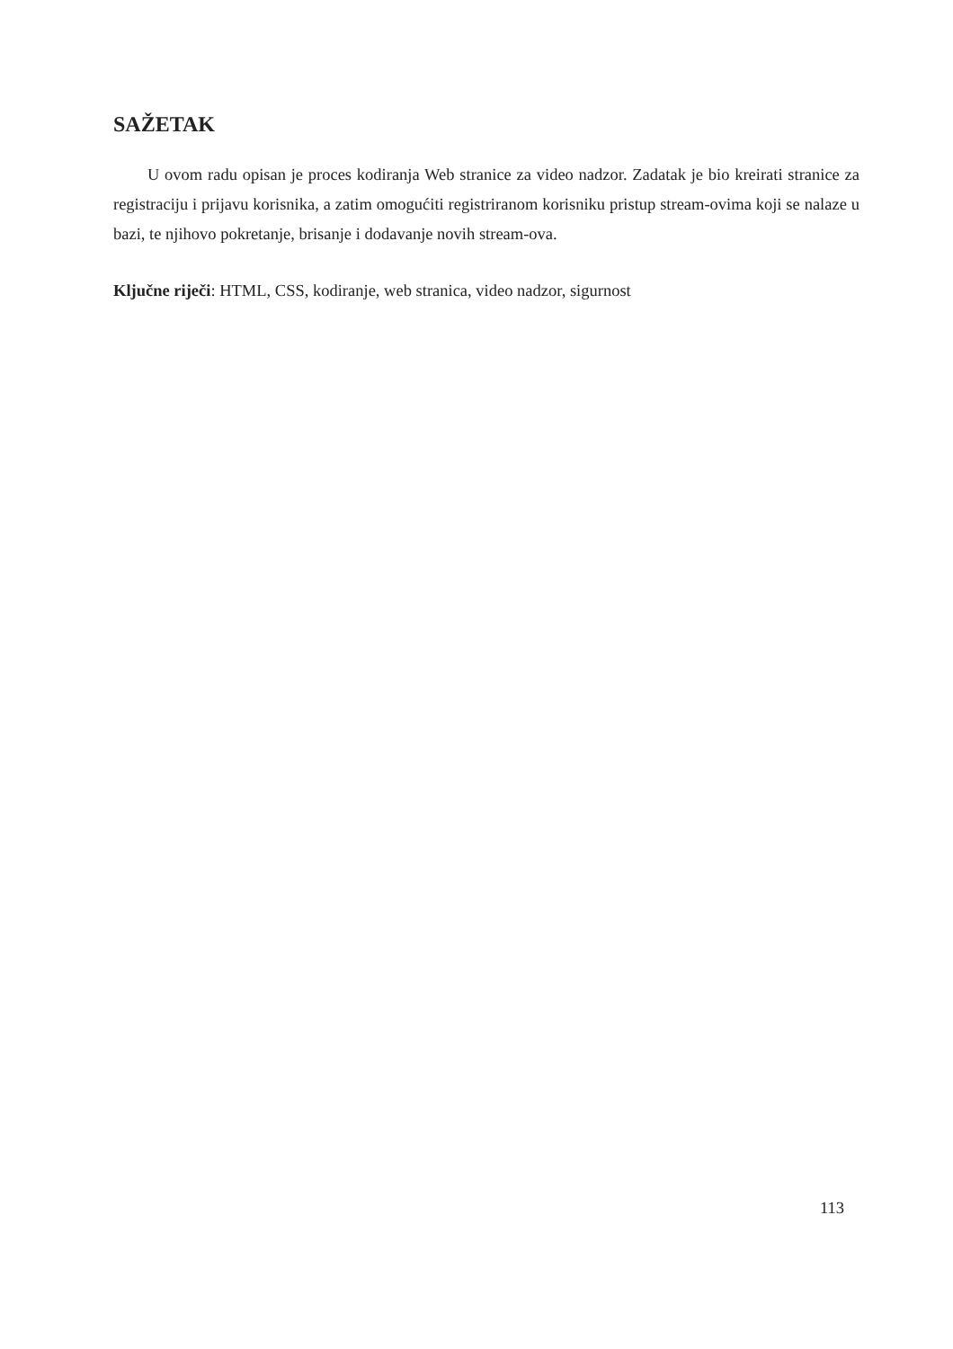SAŽETAK
U ovom radu opisan je proces kodiranja Web stranice za video nadzor. Zadatak je bio kreirati stranice za registraciju i prijavu korisnika, a zatim omogućiti registriranom korisniku pristup stream-ovima koji se nalaze u bazi, te njihovo pokretanje, brisanje i dodavanje novih stream-ova.
Ključne riječi: HTML, CSS, kodiranje, web stranica, video nadzor, sigurnost
113